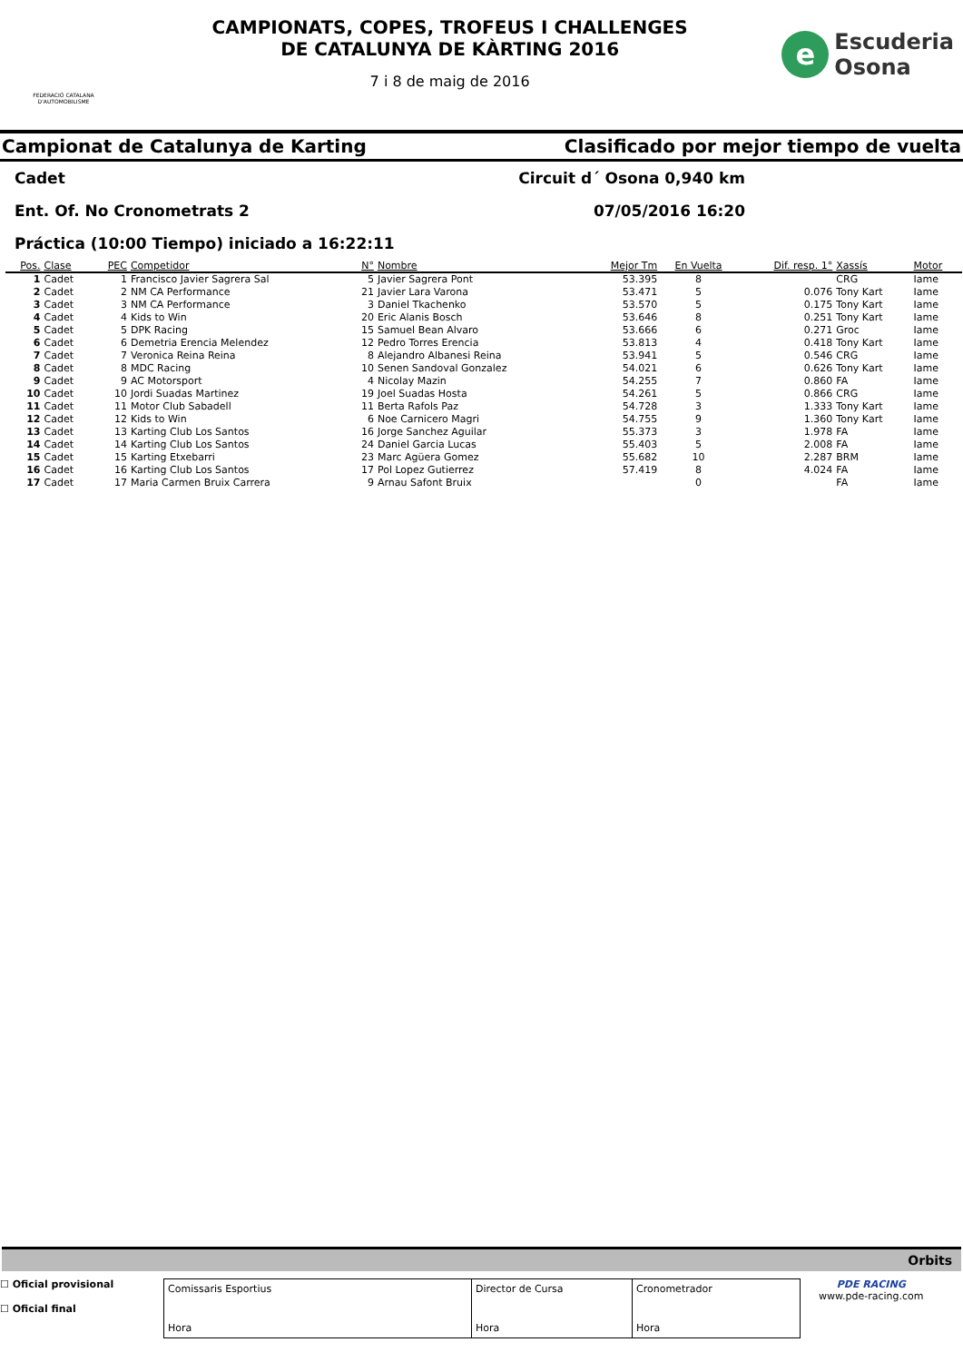FEDERACIÓ CATALANA D'AUTOMOBILISME
CAMPIONATS, COPES, TROFEUS I CHALLENGES
DE CATALUNYA DE KÀRTING 2016
7 i 8 de maig de 2016
e Escuderia
Osona
Campionat de Catalunya de Karting Clasificado por mejor tiempo de vuelta
Cadet Circuit d´ Osona 0,940 km
Ent. Of. No Cronometrats 2 07/05/2016 16:20
Práctica (10:00 Tiempo) iniciado a 16:22:11
| Pos. | Clase | PEC | Competidor | N° | Nombre | Mejor Tm | En Vuelta | Dif. resp. 1° | Xassís | Motor |
| --- | --- | --- | --- | --- | --- | --- | --- | --- | --- | --- |
| 1 | Cadet | 1 | Francisco Javier Sagrera Sal | 5 | Javier Sagrera Pont | 53.395 | 8 | | CRG | Iame |
| 2 | Cadet | 2 | NM CA Performance | 21 | Javier Lara Varona | 53.471 | 5 | 0.076 | Tony Kart | Iame |
| 3 | Cadet | 3 | NM CA Performance | 3 | Daniel Tkachenko | 53.570 | 5 | 0.175 | Tony Kart | Iame |
| 4 | Cadet | 4 | Kids to Win | 20 | Eric Alanis Bosch | 53.646 | 8 | 0.251 | Tony Kart | Iame |
| 5 | Cadet | 5 | DPK Racing | 15 | Samuel Bean Alvaro | 53.666 | 6 | 0.271 | Groc | Iame |
| 6 | Cadet | 6 | Demetria Erencia Melendez | 12 | Pedro Torres Erencia | 53.813 | 4 | 0.418 | Tony Kart | Iame |
| 7 | Cadet | 7 | Veronica Reina Reina | 8 | Alejandro Albanesi Reina | 53.941 | 5 | 0.546 | CRG | Iame |
| 8 | Cadet | 8 | MDC Racing | 10 | Senen Sandoval Gonzalez | 54.021 | 6 | 0.626 | Tony Kart | Iame |
| 9 | Cadet | 9 | AC Motorsport | 4 | Nicolay Mazin | 54.255 | 7 | 0.860 | FA | Iame |
| 10 | Cadet | 10 | Jordi Suadas Martinez | 19 | Joel Suadas Hosta | 54.261 | 5 | 0.866 | CRG | Iame |
| 11 | Cadet | 11 | Motor Club Sabadell | 11 | Berta Rafols Paz | 54.728 | 3 | 1.333 | Tony Kart | Iame |
| 12 | Cadet | 12 | Kids to Win | 6 | Noe Carnicero Magri | 54.755 | 9 | 1.360 | Tony Kart | Iame |
| 13 | Cadet | 13 | Karting Club Los Santos | 16 | Jorge Sanchez Aguilar | 55.373 | 3 | 1.978 | FA | Iame |
| 14 | Cadet | 14 | Karting Club Los Santos | 24 | Daniel Garcia Lucas | 55.403 | 5 | 2.008 | FA | Iame |
| 15 | Cadet | 15 | Karting Etxebarri | 23 | Marc Agüera Gomez | 55.682 | 10 | 2.287 | BRM | Iame |
| 16 | Cadet | 16 | Karting Club Los Santos | 17 | Pol Lopez Gutierrez | 57.419 | 8 | 4.024 | FA | Iame |
| 17 | Cadet | 17 | Maria Carmen Bruix Carrera | 9 | Arnau Safont Bruix | | 0 | | FA | Iame |
Orbits
☐ Oficial provisional
☐ Oficial final
Comissaris Esportius
Hora
Director de Cursa
Hora
Cronometrador
Hora
PDE RACING
www.pde-racing.com